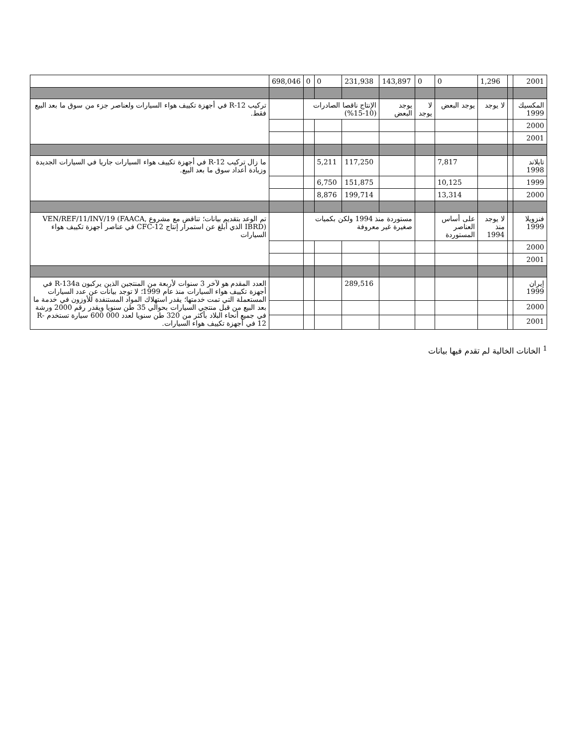| 2001 | | 1,296 | 0 | 0 | 143,897 | 231,938 | 0 | 0 | 698,046 | |
| المكسيك 1999 | | لا يوجد | يوجد البعض | لا يوجد | يوجد البعض | الإنتاج ناقصا الصادرات (10-15%) | | | | تركيب R-12 في أجهزة تكييف هواء السيارات ولعناصر جزء من سوق ما بعد البيع فقط. |
| 2000 | | | | | | | | | | |
| 2001 | | | | | | | | | | |
| تايلاند 1998 | | | 7,817 | | | 117,250 | 5,211 | | | ما زال تركيب R-12 في أجهزة تكييف هواء السيارات جاريا في السيارات الجديدة وزيادة أعداد سوق ما بعد البيع. |
| 1999 | | | 10,125 | | | 151,875 | 6,750 | | | |
| 2000 | | | 13,314 | | | 199,714 | 8,876 | | | |
| فنزويلا 1999 | | لا يوجد منذ 1994 | على أساس العناصر المستوردة | | مستوردة منذ 1994 ولكن بكميات صغيرة غير معروفة | | | | | تم الوعد بتقديم بيانات؛ تناقض مع مشروع VEN/REF/11/INV/19 (FAACA, IBRD) الذي أبلغ عن استمرار إنتاج CFC-12 في عناصر أجهزة تكييف هواء السيارات |
| 2000 | | | | | | | | | | |
| 2001 | | | | | | | | | | |
| إيران 1999 | | | | | | 289,516 | | | | العدد المقدم هو لآخر 3 سنوات لأربعة من المنتجين الذين يركبون R-134a في أجهزة تكييف هواء السيارات منذ عام 1999؛ لا توجد بيانات عن عدد السيارات المستعملة التي تمت خدمتها؛ يقدر استهلاك المواد المستنفدة للأوزون في خدمة ما بعد البيع من قبل منتجي السيارات بحوالي 35 طن سنويا ويقدر رقم 2000 ورشة في جميع أنحاء البلاد بأكثر من 320 طن سنويا لعدد 000 600 سيارة تستخدم R-12 في أجهزة تكييف هواء السيارات. |
| 2000 | | | | | | | | | | |
| 2001 | | | | | | | | | | |
<sup>1</sup> الخانات الخالية لم تقدم فيها بيانات